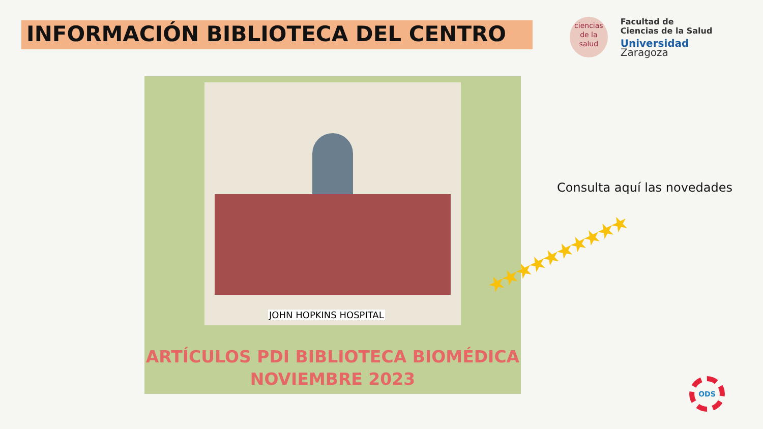INFORMACIÓN BIBLIOTECA DEL CENTRO
ciencias
de la salud
Facultad de
Ciencias de la Salud
Universidad Zaragoza
JOHN HOPKINS HOSPITAL
ARTÍCULOS PDI BIBLIOTECA BIOMÉDICA
NOVIEMBRE 2023
Consulta aquí las novedades
★★★★★★★★★★
ODS